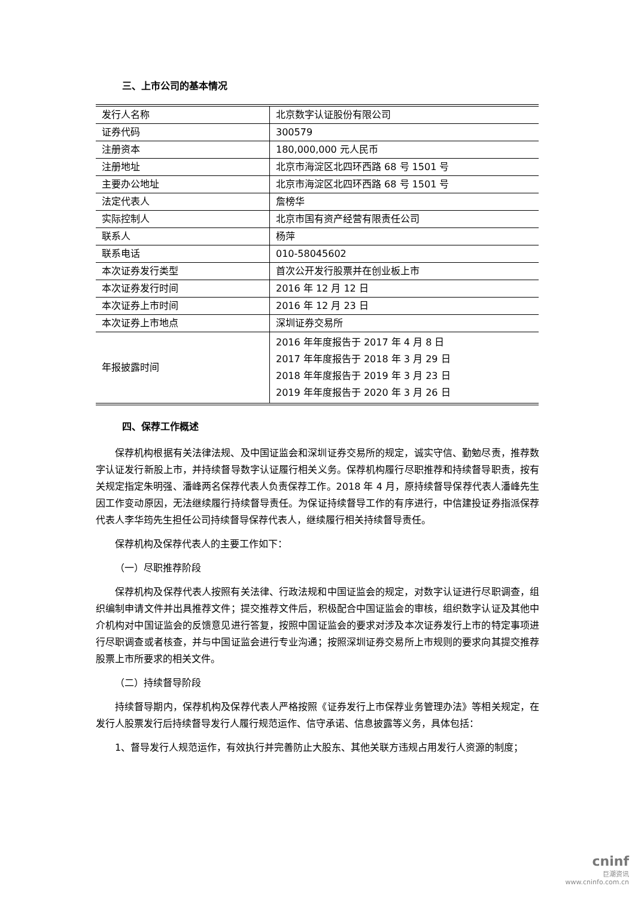三、上市公司的基本情况
| 发行人名称 | 北京数字认证股份有限公司 |
| 证券代码 | 300579 |
| 注册资本 | 180,000,000 元人民币 |
| 注册地址 | 北京市海淀区北四环西路 68 号 1501 号 |
| 主要办公地址 | 北京市海淀区北四环西路 68 号 1501 号 |
| 法定代表人 | 詹榜华 |
| 实际控制人 | 北京市国有资产经营有限责任公司 |
| 联系人 | 杨萍 |
| 联系电话 | 010-58045602 |
| 本次证券发行类型 | 首次公开发行股票并在创业板上市 |
| 本次证券发行时间 | 2016 年 12 月 12 日 |
| 本次证券上市时间 | 2016 年 12 月 23 日 |
| 本次证券上市地点 | 深圳证券交易所 |
| 年报披露时间 | 2016 年年度报告于 2017 年 4 月 8 日 2017 年年度报告于 2018 年 3 月 29 日 2018 年年度报告于 2019 年 3 月 23 日 2019 年年度报告于 2020 年 3 月 26 日 |
四、保荐工作概述
保荐机构根据有关法律法规、及中国证监会和深圳证券交易所的规定，诚实守信、勤勉尽责，推荐数字认证发行新股上市，并持续督导数字认证履行相关义务。保荐机构履行尽职推荐和持续督导职责，按有关规定指定朱明强、潘峰两名保荐代表人负责保荐工作。2018 年 4 月，原持续督导保荐代表人潘峰先生因工作变动原因，无法继续履行持续督导责任。为保证持续督导工作的有序进行，中信建投证券指派保荐代表人李华筠先生担任公司持续督导保荐代表人，继续履行相关持续督导责任。
保荐机构及保荐代表人的主要工作如下：
（一）尽职推荐阶段
保荐机构及保荐代表人按照有关法律、行政法规和中国证监会的规定，对数字认证进行尽职调查，组织编制申请文件并出具推荐文件；提交推荐文件后，积极配合中国证监会的审核，组织数字认证及其他中介机构对中国证监会的反馈意见进行答复，按照中国证监会的要求对涉及本次证券发行上市的特定事项进行尽职调查或者核查，并与中国证监会进行专业沟通；按照深圳证券交易所上市规则的要求向其提交推荐股票上市所要求的相关文件。
（二）持续督导阶段
持续督导期内，保荐机构及保荐代表人严格按照《证券发行上市保荐业务管理办法》等相关规定，在发行人股票发行后持续督导发行人履行规范运作、信守承诺、信息披露等义务，具体包括：
1、督导发行人规范运作，有效执行并完善防止大股东、其他关联方违规占用发行人资源的制度；
cninf
巨潮资讯
www.cninfo.com.cn